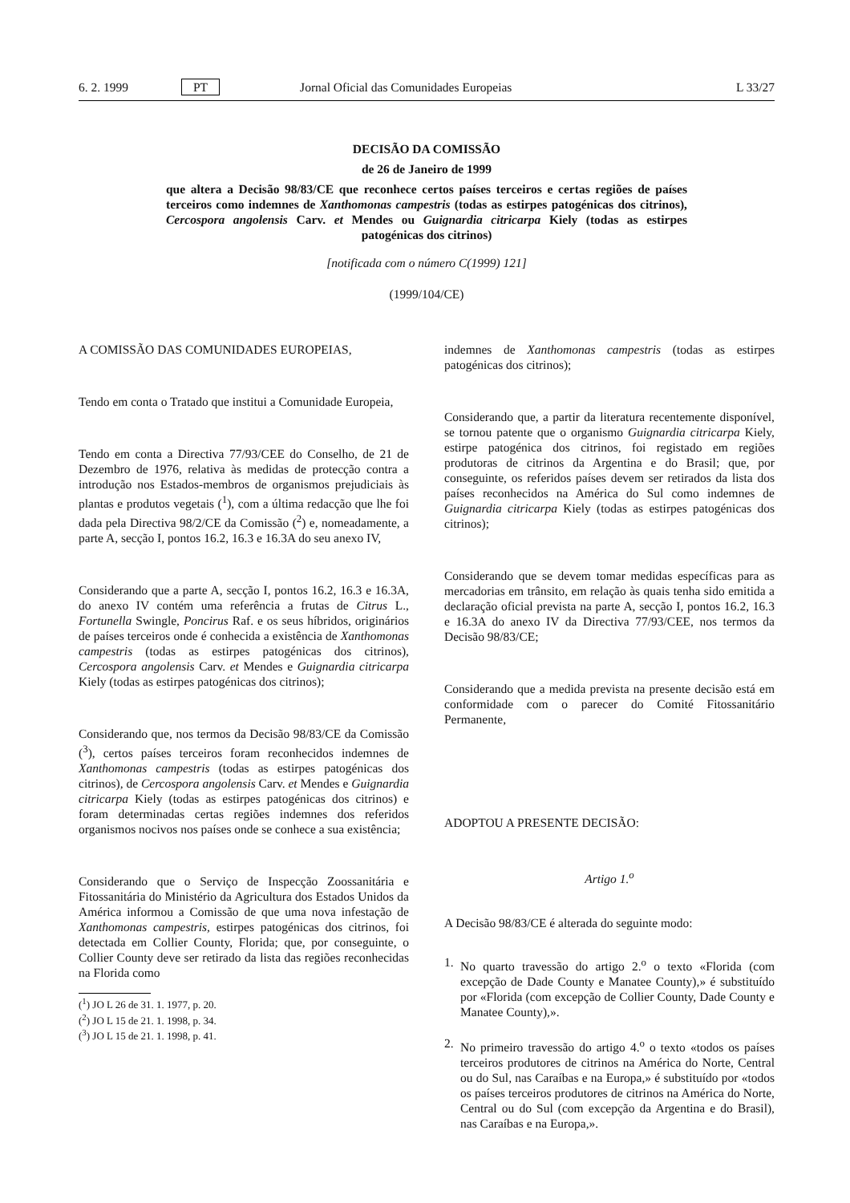6. 2. 1999 PT Jornal Oficial das Comunidades Europeias L 33/27
DECISÃO DA COMISSÃO
de 26 de Janeiro de 1999
que altera a Decisão 98/83/CE que reconhece certos países terceiros e certas regiões de países terceiros como indemnes de Xanthomonas campestris (todas as estirpes patogénicas dos citrinos), Cercospora angolensis Carv. et Mendes ou Guignardia citricarpa Kiely (todas as estirpes patogénicas dos citrinos)
[notificada com o número C(1999) 121]
(1999/104/CE)
A COMISSÃO DAS COMUNIDADES EUROPEIAS,
Tendo em conta o Tratado que institui a Comunidade Europeia,
Tendo em conta a Directiva 77/93/CEE do Conselho, de 21 de Dezembro de 1976, relativa às medidas de protecção contra a introdução nos Estados-membros de organismos prejudiciais às plantas e produtos vegetais (<sup>1</sup>), com a última redacção que lhe foi dada pela Directiva 98/2/CE da Comissão (<sup>2</sup>) e, nomeadamente, a parte A, secção I, pontos 16.2, 16.3 e 16.3A do seu anexo IV,
Considerando que a parte A, secção I, pontos 16.2, 16.3 e 16.3A, do anexo IV contém uma referência a frutas de Citrus L., Fortunella Swingle, Poncirus Raf. e os seus híbridos, originários de países terceiros onde é conhecida a existência de Xanthomonas campestris (todas as estirpes patogénicas dos citrinos), Cercospora angolensis Carv. et Mendes e Guignardia citricarpa Kiely (todas as estirpes patogénicas dos citrinos);
Considerando que, nos termos da Decisão 98/83/CE da Comissão (<sup>3</sup>), certos países terceiros foram reconhecidos indemnes de Xanthomonas campestris (todas as estirpes patogénicas dos citrinos), de Cercospora angolensis Carv. et Mendes e Guignardia citricarpa Kiely (todas as estirpes patogénicas dos citrinos) e foram determinadas certas regiões indemnes dos referidos organismos nocivos nos países onde se conhece a sua existência;
Considerando que o Serviço de Inspecção Zoossanitária e Fitossanitária do Ministério da Agricultura dos Estados Unidos da América informou a Comissão de que uma nova infestação de Xanthomonas campestris, estirpes patogénicas dos citrinos, foi detectada em Collier County, Florida; que, por conseguinte, o Collier County deve ser retirado da lista das regiões reconhecidas na Florida como
(<sup>1</sup>) JO L 26 de 31. 1. 1977, p. 20.
(<sup>2</sup>) JO L 15 de 21. 1. 1998, p. 34.
(<sup>3</sup>) JO L 15 de 21. 1. 1998, p. 41.
indemnes de Xanthomonas campestris (todas as estirpes patogénicas dos citrinos);
Considerando que, a partir da literatura recentemente disponível, se tornou patente que o organismo Guignardia citricarpa Kiely, estirpe patogénica dos citrinos, foi registado em regiões produtoras de citrinos da Argentina e do Brasil; que, por conseguinte, os referidos países devem ser retirados da lista dos países reconhecidos na América do Sul como indemnes de Guignardia citricarpa Kiely (todas as estirpes patogénicas dos citrinos);
Considerando que se devem tomar medidas específicas para as mercadorias em trânsito, em relação às quais tenha sido emitida a declaração oficial prevista na parte A, secção I, pontos 16.2, 16.3 e 16.3A do anexo IV da Directiva 77/93/CEE, nos termos da Decisão 98/83/CE;
Considerando que a medida prevista na presente decisão está em conformidade com o parecer do Comité Fitossanitário Permanente,
ADOPTOU A PRESENTE DECISÃO:
Artigo 1.<sup>o</sup>
A Decisão 98/83/CE é alterada do seguinte modo:
1. No quarto travessão do artigo 2.<sup>o</sup> o texto «Florida (com excepção de Dade County e Manatee County),» é substituído por «Florida (com excepção de Collier County, Dade County e Manatee County),».
2. No primeiro travessão do artigo 4.<sup>o</sup> o texto «todos os países terceiros produtores de citrinos na América do Norte, Central ou do Sul, nas Caraíbas e na Europa,» é substituído por «todos os países terceiros produtores de citrinos na América do Norte, Central ou do Sul (com excepção da Argentina e do Brasil), nas Caraíbas e na Europa,».